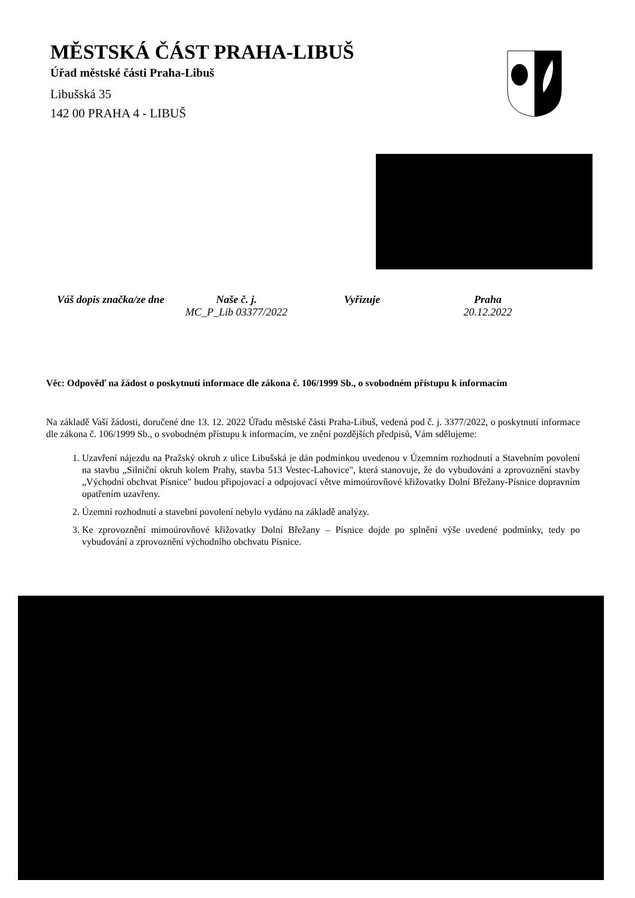MĚSTSKÁ ČÁST PRAHA-LIBUŠ
Úřad městské části Praha-Libuš
Libušská 35
142 00 PRAHA 4 - LIBUŠ
Váš dopis značka/ze dne Naše č. j.
MC_P_Lib 03377/2022
Vyřizuje Praha
20.12.2022
Věc: Odpověď na žádost o poskytnutí informace dle zákona č. 106/1999 Sb., o svobodném přístupu k informacím
Na základě Vaší žádosti, doručené dne 13. 12. 2022 Úřadu městské části Praha-Libuš, vedená pod č. j. 3377/2022, o poskytnutí informace dle zákona č. 106/1999 Sb., o svobodném přístupu k informacím, ve znění pozdějších předpisů, Vám sdělujeme:
1. Uzavření nájezdu na Pražský okruh z ulice Libušská je dán podmínkou uvedenou v Územním rozhodnutí a Stavebním povolení na stavbu „Silniční okruh kolem Prahy, stavba 513 Vestec-Lahovice", která stanovuje, že do vybudování a zprovoznění stavby „Východní obchvat Písnice" budou připojovací a odpojovací větve mimoúrovňové křižovatky Dolní Břežany-Písnice dopravním opatřením uzavřeny.
2. Územní rozhodnutí a stavební povolení nebylo vydáno na základě analýzy.
3. Ke zprovoznění mimoúrovňové křižovatky Dolní Břežany – Písnice dojde po splnění výše uvedené podmínky, tedy po vybudování a zprovoznění východního obchvatu Písnice.